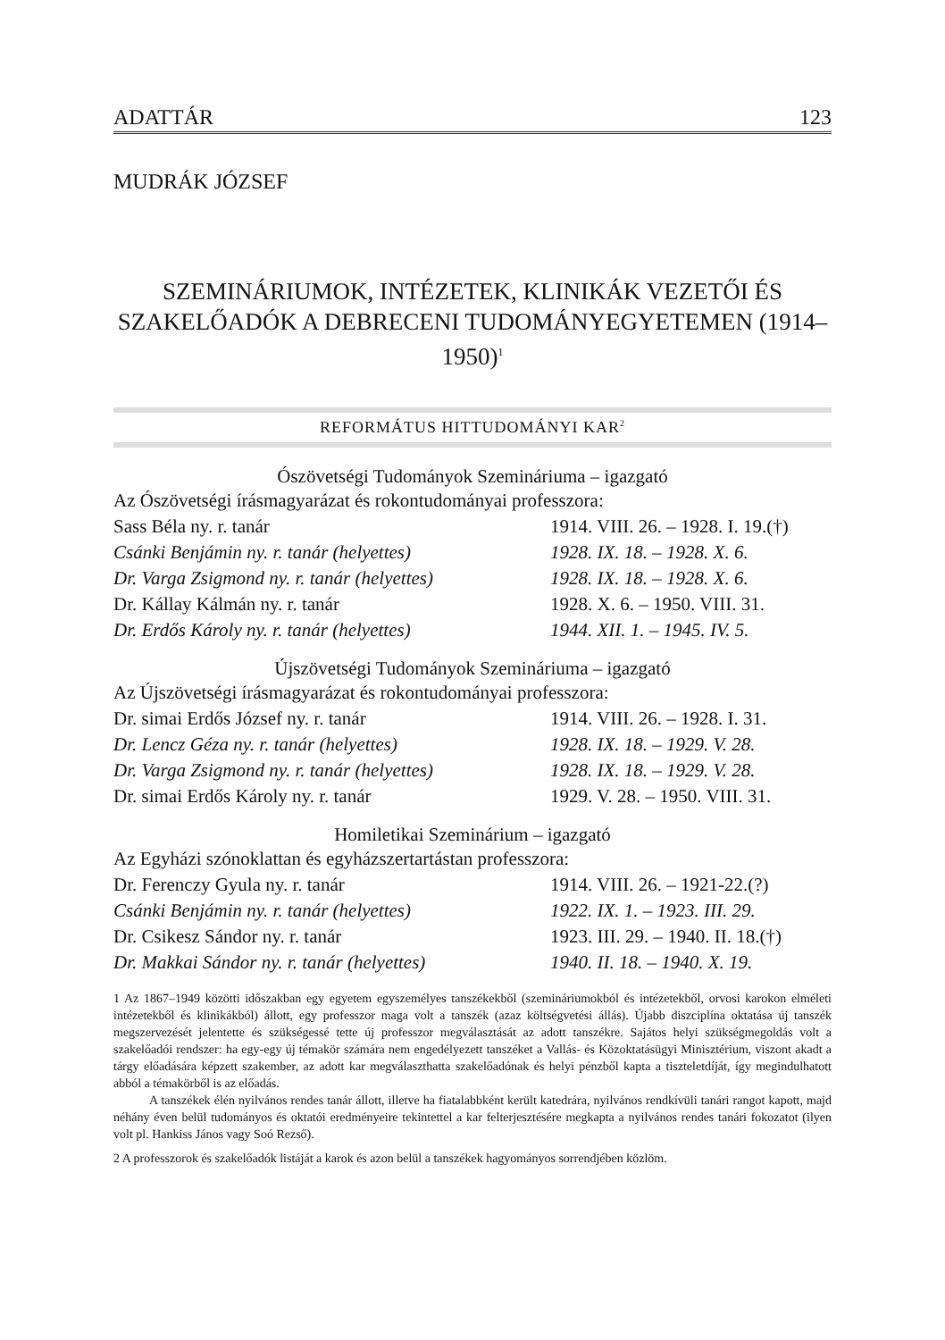ADATTÁR 123
MUDRÁK JÓZSEF
SZEMINÁRIUMOK, INTÉZETEK, KLINIKÁK VEZETŐI ÉS SZAKELŐADÓK A DEBRECENI TUDOMÁNYEGYETEMEN (1914–1950)<sup>1</sup>
REFORMÁTUS HITTUDOMÁNYI KAR<sup>2</sup>
Ószövetségi Tudományok Szemináriuma – igazgató
| Az Ószövetségi írásmagyarázat és rokontudományai professzora: | |
| Sass Béla ny. r. tanár | 1914. VIII. 26. – 1928. I. 19.(†) |
| Csánki Benjámin ny. r. tanár (helyettes) | 1928. IX. 18. – 1928. X. 6. |
| Dr. Varga Zsigmond ny. r. tanár (helyettes) | 1928. IX. 18. – 1928. X. 6. |
| Dr. Kállay Kálmán ny. r. tanár | 1928. X. 6. – 1950. VIII. 31. |
| Dr. Erdős Károly ny. r. tanár (helyettes) | 1944. XII. 1. – 1945. IV. 5. |
Újszövetségi Tudományok Szemináriuma – igazgató
| Az Újszövetségi írásmagyarázat és rokontudományai professzora: | |
| Dr. simai Erdős József ny. r. tanár | 1914. VIII. 26. – 1928. I. 31. |
| Dr. Lencz Géza ny. r. tanár (helyettes) | 1928. IX. 18. – 1929. V. 28. |
| Dr. Varga Zsigmond ny. r. tanár (helyettes) | 1928. IX. 18. – 1929. V. 28. |
| Dr. simai Erdős Károly ny. r. tanár | 1929. V. 28. – 1950. VIII. 31. |
Homiletikai Szeminárium – igazgató
| Az Egyházi szónoklattan és egyházszertartástan professzora: | |
| Dr. Ferenczy Gyula ny. r. tanár | 1914. VIII. 26. – 1921-22.(?) |
| Csánki Benjámin ny. r. tanár (helyettes) | 1922. IX. 1. – 1923. III. 29. |
| Dr. Csikesz Sándor ny. r. tanár | 1923. III. 29. – 1940. II. 18.(†) |
| Dr. Makkai Sándor ny. r. tanár (helyettes) | 1940. II. 18. – 1940. X. 19. |
1 Az 1867–1949 közötti időszakban egy egyetem egyszemélyes tanszékekből (szemináriumokból és intézetekből, orvosi karokon elméleti intézetekből és klinikákból) állott, egy professzor maga volt a tanszék (azaz költségvetési állás). Újabb diszciplína oktatása új tanszék megszervezését jelentette és szükségessé tette új professzor megválasztását az adott tanszékre. Sajátos helyi szükségmegoldás volt a szakelőadói rendszer: ha egy-egy új témakör számára nem engedélyezett tanszéket a Vallás- és Közoktatásügyi Minisztérium, viszont akadt a tárgy előadására képzett szakember, az adott kar megválaszthatta szakelőadónak és helyi pénzből kapta a tiszteletdíját, így megindulhatott abból a témakörből is az előadás.
A tanszékek élén nyilvános rendes tanár állott, illetve ha fiatalabbként került katedrára, nyilvános rendkívüli tanári rangot kapott, majd néhány éven belül tudományos és oktatói eredményeire tekintettel a kar felterjesztésére megkapta a nyilvános rendes tanári fokozatot (ilyen volt pl. Hankiss János vagy Soó Rezső).
2 A professzorok és szakelőadók listáját a karok és azon belül a tanszékek hagyományos sorrendjében közlöm.